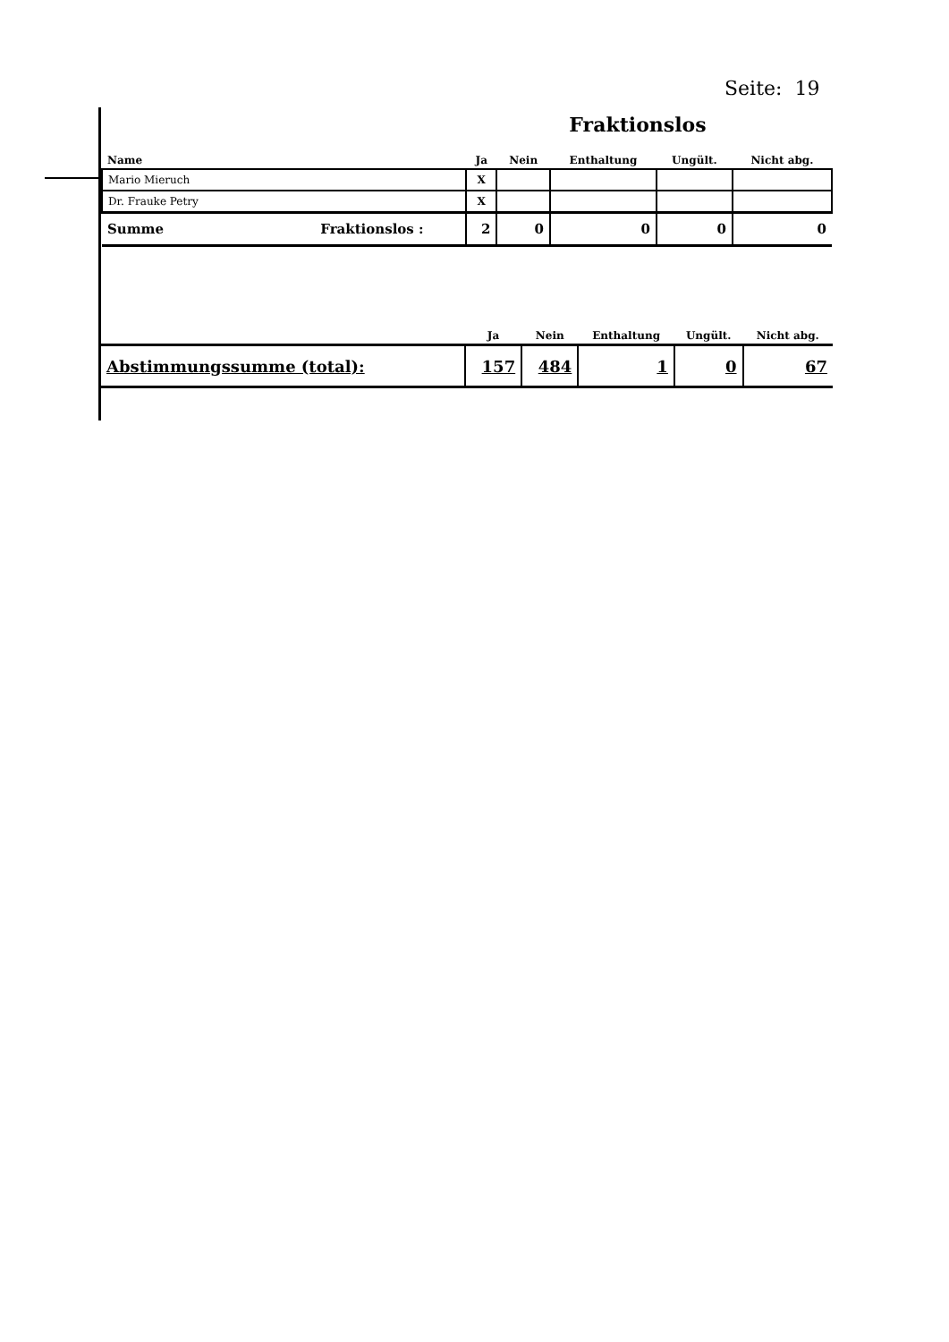Seite: 19
Fraktionslos
| Name | Ja | Nein | Enthaltung | Ungült. | Nicht abg. |
| --- | --- | --- | --- | --- | --- |
| Mario Mieruch | X | | | | |
| Dr. Frauke Petry | X | | | | |
| Summe Fraktionslos : | 2 | 0 | 0 | 0 | 0 |
| | Ja | Nein | Enthaltung | Ungült. | Nicht abg. |
| --- | --- | --- | --- | --- | --- |
| Abstimmungssumme (total): | 157 | 484 | 1 | 0 | 67 |